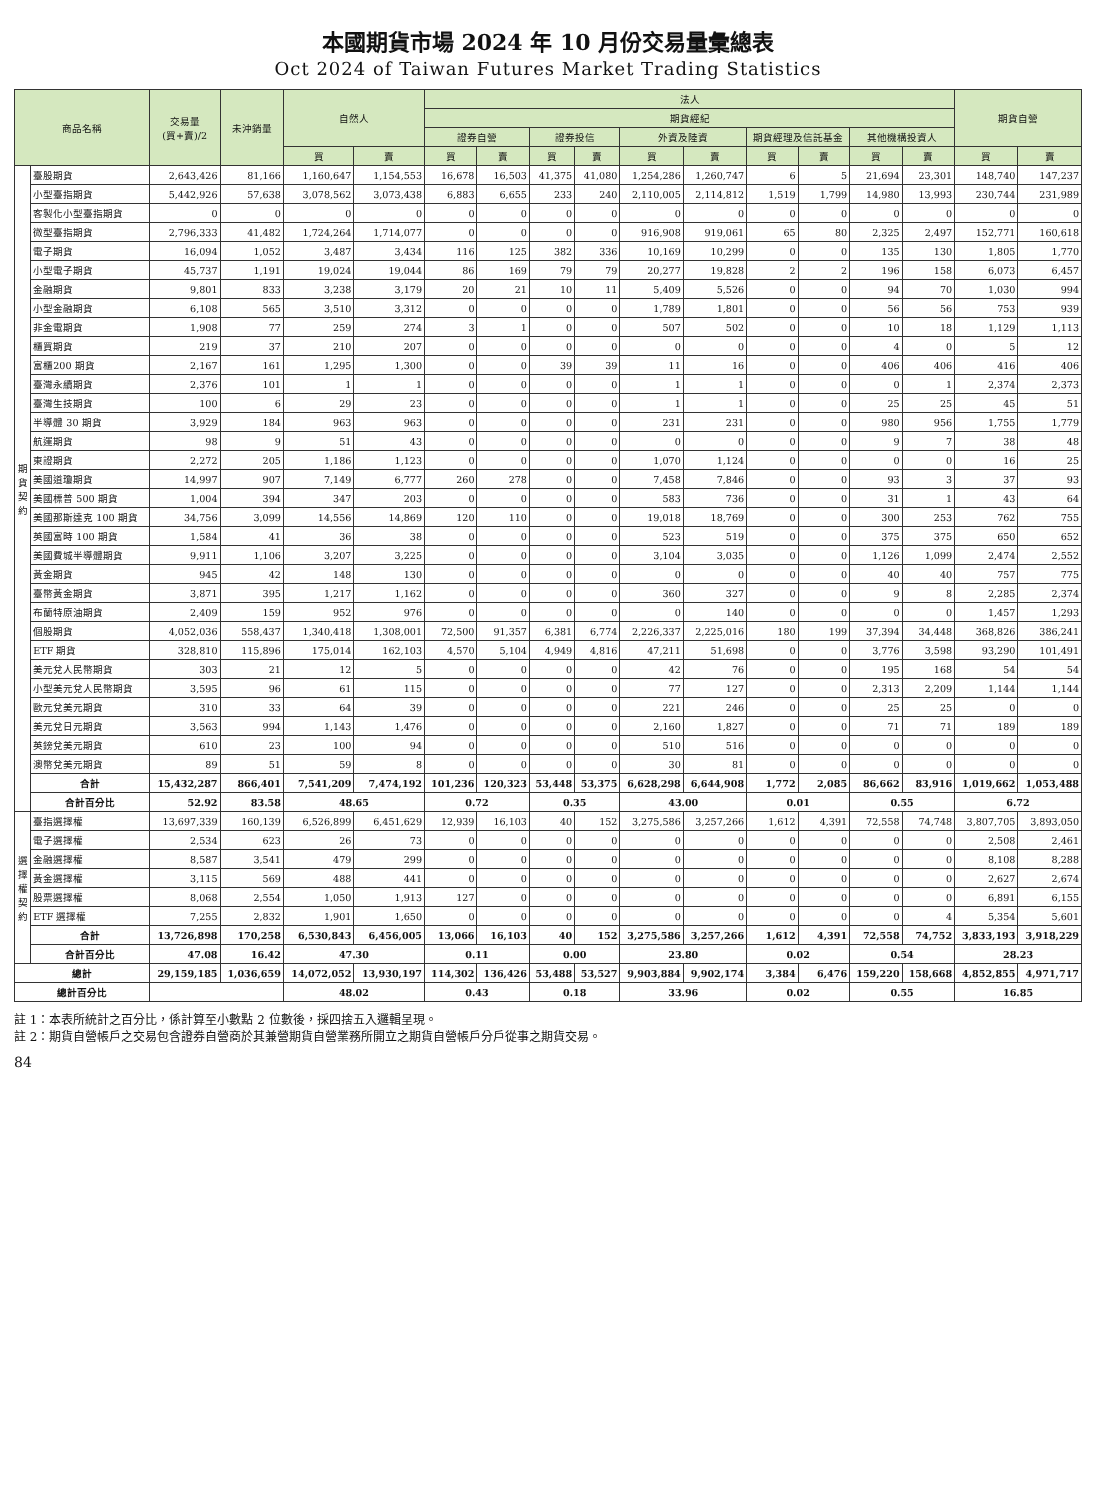本國期貨市場 2024 年 10 月份交易量彙總表
Oct 2024 of Taiwan Futures Market Trading Statistics
| 商品名稱 | | 交易量 (買+賣)/2 | 未沖銷量 | 自然人 | | 法人 | | | | | | | | | | 期貨自營 | |
| --- | --- | --- | --- | --- | --- | --- | --- | --- | --- | --- | --- | --- | --- | --- | --- | --- | --- |
| | | | | | | 期貨經紀 | | | | | | | | | | | |
| | | | | | | 證券自營 | | 證券投信 | | 外資及陸資 | | 期貨經理及信託基金 | | 其他機構投資人 | | | |
| | | | | 買 | 賣 | 買 | 賣 | 買 | 賣 | 買 | 賣 | 買 | 賣 | 買 | 賣 | 買 | 賣 |
| 期 貨 契 約 | 臺股期貨 | 2,643,426 | 81,166 | 1,160,647 | 1,154,553 | 16,678 | 16,503 | 41,375 | 41,080 | 1,254,286 | 1,260,747 | 6 | 5 | 21,694 | 23,301 | 148,740 | 147,237 |
| | 小型臺指期貨 | 5,442,926 | 57,638 | 3,078,562 | 3,073,438 | 6,883 | 6,655 | 233 | 240 | 2,110,005 | 2,114,812 | 1,519 | 1,799 | 14,980 | 13,993 | 230,744 | 231,989 |
| | 客製化小型臺指期貨 | 0 | 0 | 0 | 0 | 0 | 0 | 0 | 0 | 0 | 0 | 0 | 0 | 0 | 0 | 0 | 0 |
| | 微型臺指期貨 | 2,796,333 | 41,482 | 1,724,264 | 1,714,077 | 0 | 0 | 0 | 0 | 916,908 | 919,061 | 65 | 80 | 2,325 | 2,497 | 152,771 | 160,618 |
| | 電子期貨 | 16,094 | 1,052 | 3,487 | 3,434 | 116 | 125 | 382 | 336 | 10,169 | 10,299 | 0 | 0 | 135 | 130 | 1,805 | 1,770 |
| | 小型電子期貨 | 45,737 | 1,191 | 19,024 | 19,044 | 86 | 169 | 79 | 79 | 20,277 | 19,828 | 2 | 2 | 196 | 158 | 6,073 | 6,457 |
| | 金融期貨 | 9,801 | 833 | 3,238 | 3,179 | 20 | 21 | 10 | 11 | 5,409 | 5,526 | 0 | 0 | 94 | 70 | 1,030 | 994 |
| | 小型金融期貨 | 6,108 | 565 | 3,510 | 3,312 | 0 | 0 | 0 | 0 | 1,789 | 1,801 | 0 | 0 | 56 | 56 | 753 | 939 |
| | 非金電期貨 | 1,908 | 77 | 259 | 274 | 3 | 1 | 0 | 0 | 507 | 502 | 0 | 0 | 10 | 18 | 1,129 | 1,113 |
| | 櫃買期貨 | 219 | 37 | 210 | 207 | 0 | 0 | 0 | 0 | 0 | 0 | 0 | 0 | 4 | 0 | 5 | 12 |
| | 富櫃200 期貨 | 2,167 | 161 | 1,295 | 1,300 | 0 | 0 | 39 | 39 | 11 | 16 | 0 | 0 | 406 | 406 | 416 | 406 |
| | 臺灣永續期貨 | 2,376 | 101 | 1 | 1 | 0 | 0 | 0 | 0 | 1 | 1 | 0 | 0 | 0 | 1 | 2,374 | 2,373 |
| | 臺灣生技期貨 | 100 | 6 | 29 | 23 | 0 | 0 | 0 | 0 | 1 | 1 | 0 | 0 | 25 | 25 | 45 | 51 |
| | 半導體 30 期貨 | 3,929 | 184 | 963 | 963 | 0 | 0 | 0 | 0 | 231 | 231 | 0 | 0 | 980 | 956 | 1,755 | 1,779 |
| | 航運期貨 | 98 | 9 | 51 | 43 | 0 | 0 | 0 | 0 | 0 | 0 | 0 | 0 | 9 | 7 | 38 | 48 |
| | 東證期貨 | 2,272 | 205 | 1,186 | 1,123 | 0 | 0 | 0 | 0 | 1,070 | 1,124 | 0 | 0 | 0 | 0 | 16 | 25 |
| | 美國道瓊期貨 | 14,997 | 907 | 7,149 | 6,777 | 260 | 278 | 0 | 0 | 7,458 | 7,846 | 0 | 0 | 93 | 3 | 37 | 93 |
| | 美國標普 500 期貨 | 1,004 | 394 | 347 | 203 | 0 | 0 | 0 | 0 | 583 | 736 | 0 | 0 | 31 | 1 | 43 | 64 |
| | 美國那斯達克 100 期貨 | 34,756 | 3,099 | 14,556 | 14,869 | 120 | 110 | 0 | 0 | 19,018 | 18,769 | 0 | 0 | 300 | 253 | 762 | 755 |
| | 英國富時 100 期貨 | 1,584 | 41 | 36 | 38 | 0 | 0 | 0 | 0 | 523 | 519 | 0 | 0 | 375 | 375 | 650 | 652 |
| | 美國費城半導體期貨 | 9,911 | 1,106 | 3,207 | 3,225 | 0 | 0 | 0 | 0 | 3,104 | 3,035 | 0 | 0 | 1,126 | 1,099 | 2,474 | 2,552 |
| | 黃金期貨 | 945 | 42 | 148 | 130 | 0 | 0 | 0 | 0 | 0 | 0 | 0 | 0 | 40 | 40 | 757 | 775 |
| | 臺幣黃金期貨 | 3,871 | 395 | 1,217 | 1,162 | 0 | 0 | 0 | 0 | 360 | 327 | 0 | 0 | 9 | 8 | 2,285 | 2,374 |
| | 布蘭特原油期貨 | 2,409 | 159 | 952 | 976 | 0 | 0 | 0 | 0 | 0 | 140 | 0 | 0 | 0 | 0 | 1,457 | 1,293 |
| | 個股期貨 | 4,052,036 | 558,437 | 1,340,418 | 1,308,001 | 72,500 | 91,357 | 6,381 | 6,774 | 2,226,337 | 2,225,016 | 180 | 199 | 37,394 | 34,448 | 368,826 | 386,241 |
| | ETF 期貨 | 328,810 | 115,896 | 175,014 | 162,103 | 4,570 | 5,104 | 4,949 | 4,816 | 47,211 | 51,698 | 0 | 0 | 3,776 | 3,598 | 93,290 | 101,491 |
| | 美元兌人民幣期貨 | 303 | 21 | 12 | 5 | 0 | 0 | 0 | 0 | 42 | 76 | 0 | 0 | 195 | 168 | 54 | 54 |
| | 小型美元兌人民幣期貨 | 3,595 | 96 | 61 | 115 | 0 | 0 | 0 | 0 | 77 | 127 | 0 | 0 | 2,313 | 2,209 | 1,144 | 1,144 |
| | 歐元兌美元期貨 | 310 | 33 | 64 | 39 | 0 | 0 | 0 | 0 | 221 | 246 | 0 | 0 | 25 | 25 | 0 | 0 |
| | 美元兌日元期貨 | 3,563 | 994 | 1,143 | 1,476 | 0 | 0 | 0 | 0 | 2,160 | 1,827 | 0 | 0 | 71 | 71 | 189 | 189 |
| | 英鎊兌美元期貨 | 610 | 23 | 100 | 94 | 0 | 0 | 0 | 0 | 510 | 516 | 0 | 0 | 0 | 0 | 0 | 0 |
| | 澳幣兌美元期貨 | 89 | 51 | 59 | 8 | 0 | 0 | 0 | 0 | 30 | 81 | 0 | 0 | 0 | 0 | 0 | 0 |
| | 合計 | 15,432,287 | 866,401 | 7,541,209 | 7,474,192 | 101,236 | 120,323 | 53,448 | 53,375 | 6,628,298 | 6,644,908 | 1,772 | 2,085 | 86,662 | 83,916 | 1,019,662 | 1,053,488 |
| | 合計百分比 | 52.92 | 83.58 | 48.65 | | 0.72 | | 0.35 | | 43.00 | | 0.01 | | 0.55 | | 6.72 | |
| 選 擇 權 契 約 | 臺指選擇權 | 13,697,339 | 160,139 | 6,526,899 | 6,451,629 | 12,939 | 16,103 | 40 | 152 | 3,275,586 | 3,257,266 | 1,612 | 4,391 | 72,558 | 74,748 | 3,807,705 | 3,893,050 |
| | 電子選擇權 | 2,534 | 623 | 26 | 73 | 0 | 0 | 0 | 0 | 0 | 0 | 0 | 0 | 0 | 0 | 2,508 | 2,461 |
| | 金融選擇權 | 8,587 | 3,541 | 479 | 299 | 0 | 0 | 0 | 0 | 0 | 0 | 0 | 0 | 0 | 0 | 8,108 | 8,288 |
| | 黃金選擇權 | 3,115 | 569 | 488 | 441 | 0 | 0 | 0 | 0 | 0 | 0 | 0 | 0 | 0 | 0 | 2,627 | 2,674 |
| | 股票選擇權 | 8,068 | 2,554 | 1,050 | 1,913 | 127 | 0 | 0 | 0 | 0 | 0 | 0 | 0 | 0 | 0 | 6,891 | 6,155 |
| | ETF 選擇權 | 7,255 | 2,832 | 1,901 | 1,650 | 0 | 0 | 0 | 0 | 0 | 0 | 0 | 0 | 0 | 4 | 5,354 | 5,601 |
| | 合計 | 13,726,898 | 170,258 | 6,530,843 | 6,456,005 | 13,066 | 16,103 | 40 | 152 | 3,275,586 | 3,257,266 | 1,612 | 4,391 | 72,558 | 74,752 | 3,833,193 | 3,918,229 |
| | 合計百分比 | 47.08 | 16.42 | 47.30 | | 0.11 | | 0.00 | | 23.80 | | 0.02 | | 0.54 | | 28.23 | |
| 總計 | | 29,159,185 | 1,036,659 | 14,072,052 | 13,930,197 | 114,302 | 136,426 | 53,488 | 53,527 | 9,903,884 | 9,902,174 | 3,384 | 6,476 | 159,220 | 158,668 | 4,852,855 | 4,971,717 |
| 總計百分比 | | | | 48.02 | | 0.43 | | 0.18 | | 33.96 | | 0.02 | | 0.55 | | 16.85 | |
註 1：本表所統計之百分比，係計算至小數點 2 位數後，採四捨五入邏輯呈現。
註 2：期貨自營帳戶之交易包含證券自營商於其兼營期貨自營業務所開立之期貨自營帳戶分戶從事之期貨交易。
84